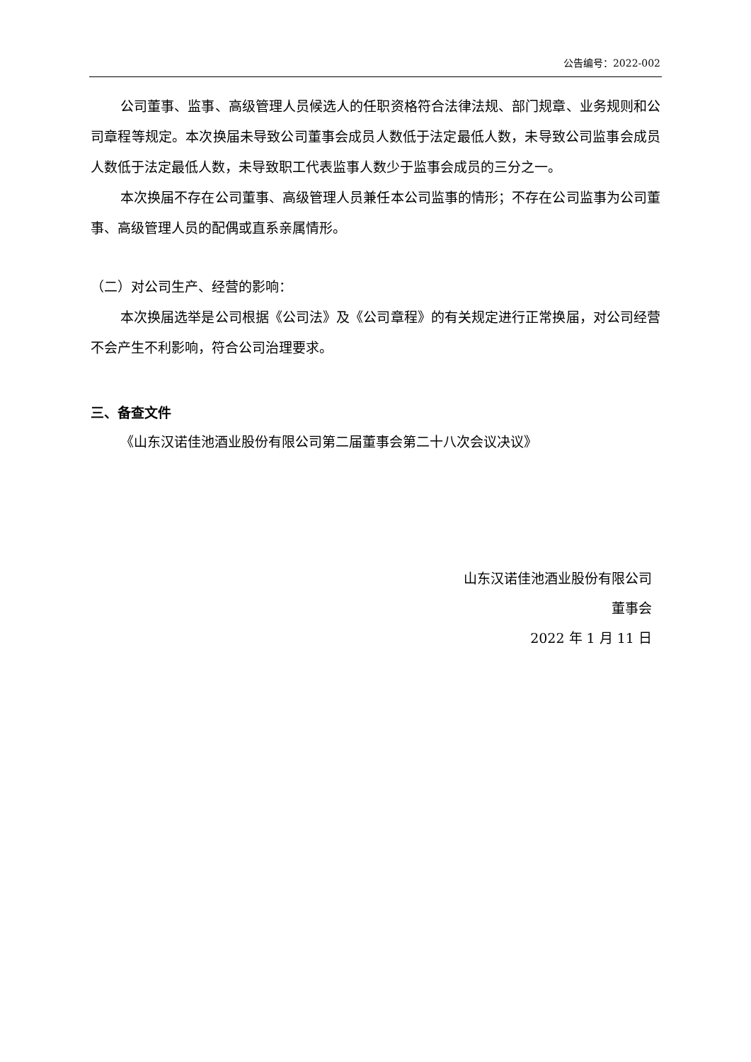公告编号：2022-002
公司董事、监事、高级管理人员候选人的任职资格符合法律法规、部门规章、业务规则和公司章程等规定。本次换届未导致公司董事会成员人数低于法定最低人数，未导致公司监事会成员人数低于法定最低人数，未导致职工代表监事人数少于监事会成员的三分之一。
本次换届不存在公司董事、高级管理人员兼任本公司监事的情形；不存在公司监事为公司董事、高级管理人员的配偶或直系亲属情形。
（二）对公司生产、经营的影响：
本次换届选举是公司根据《公司法》及《公司章程》的有关规定进行正常换届，对公司经营不会产生不利影响，符合公司治理要求。
三、备查文件
《山东汉诺佳池酒业股份有限公司第二届董事会第二十八次会议决议》
山东汉诺佳池酒业股份有限公司
董事会
2022 年 1 月 11 日